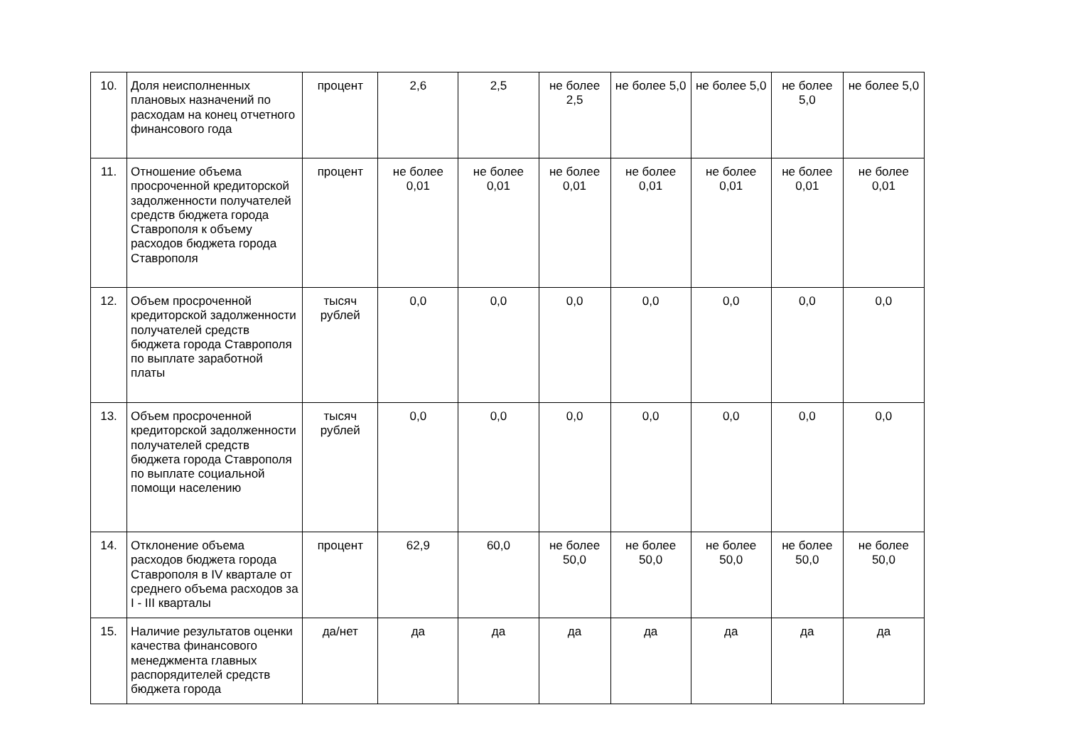| 10. | Доля неисполненных плановых назначений по расходам на конец отчетного финансового года | процент | 2,6 | 2,5 | не более 2,5 | не более 5,0 | не более 5,0 | не более 5,0 | не более 5,0 |
| 11. | Отношение объема просроченной кредиторской задолженности получателей средств бюджета города Ставрополя к объему расходов бюджета города Ставрополя | процент | не более 0,01 | не более 0,01 | не более 0,01 | не более 0,01 | не более 0,01 | не более 0,01 | не более 0,01 |
| 12. | Объем просроченной кредиторской задолженности получателей средств бюджета города Ставрополя по выплате заработной платы | тысяч рублей | 0,0 | 0,0 | 0,0 | 0,0 | 0,0 | 0,0 | 0,0 |
| 13. | Объем просроченной кредиторской задолженности получателей средств бюджета города Ставрополя по выплате социальной помощи населению | тысяч рублей | 0,0 | 0,0 | 0,0 | 0,0 | 0,0 | 0,0 | 0,0 |
| 14. | Отклонение объема расходов бюджета города Ставрополя в IV квартале от среднего объема расходов за I - III кварталы | процент | 62,9 | 60,0 | не более 50,0 | не более 50,0 | не более 50,0 | не более 50,0 | не более 50,0 |
| 15. | Наличие результатов оценки качества финансового менеджмента главных распорядителей средств бюджета города | да/нет | да | да | да | да | да | да | да |